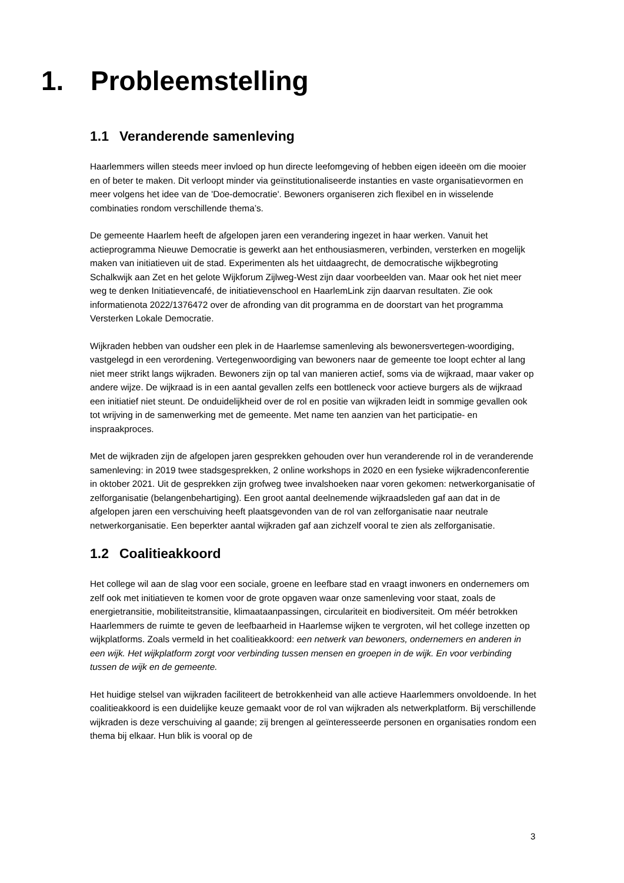1. Probleemstelling
1.1 Veranderende samenleving
Haarlemmers willen steeds meer invloed op hun directe leefomgeving of hebben eigen ideeën om die mooier en of beter te maken. Dit verloopt minder via geïnstitutionaliseerde instanties en vaste organisatievormen en meer volgens het idee van de 'Doe-democratie'. Bewoners organiseren zich flexibel en in wisselende combinaties rondom verschillende thema’s.
De gemeente Haarlem heeft de afgelopen jaren een verandering ingezet in haar werken. Vanuit het actieprogramma Nieuwe Democratie is gewerkt aan het enthousiasmeren, verbinden, versterken en mogelijk maken van initiatieven uit de stad. Experimenten als het uitdaagrecht, de democratische wijkbegroting Schalkwijk aan Zet en het gelote Wijkforum Zijlweg-West zijn daar voorbeelden van. Maar ook het niet meer weg te denken Initiatievencafé, de initiatievenschool en HaarlemLink zijn daarvan resultaten. Zie ook informatienota 2022/1376472 over de afronding van dit programma en de doorstart van het programma Versterken Lokale Democratie.
Wijkraden hebben van oudsher een plek in de Haarlemse samenleving als bewonersvertegen-woordiging, vastgelegd in een verordening. Vertegenwoordiging van bewoners naar de gemeente toe loopt echter al lang niet meer strikt langs wijkraden. Bewoners zijn op tal van manieren actief, soms via de wijkraad, maar vaker op andere wijze. De wijkraad is in een aantal gevallen zelfs een bottleneck voor actieve burgers als de wijkraad een initiatief niet steunt. De onduidelijkheid over de rol en positie van wijkraden leidt in sommige gevallen ook tot wrijving in de samenwerking met de gemeente. Met name ten aanzien van het participatie- en inspraakproces.
Met de wijkraden zijn de afgelopen jaren gesprekken gehouden over hun veranderende rol in de veranderende samenleving: in 2019 twee stadsgesprekken, 2 online workshops in 2020 en een fysieke wijkradenconferentie in oktober 2021. Uit de gesprekken zijn grofweg twee invalshoeken naar voren gekomen: netwerkorganisatie of zelforganisatie (belangenbehartiging). Een groot aantal deelnemende wijkraadsleden gaf aan dat in de afgelopen jaren een verschuiving heeft plaatsgevonden van de rol van zelforganisatie naar neutrale netwerkorganisatie. Een beperkter aantal wijkraden gaf aan zichzelf vooral te zien als zelforganisatie.
1.2 Coalitieakkoord
Het college wil aan de slag voor een sociale, groene en leefbare stad en vraagt inwoners en ondernemers om zelf ook met initiatieven te komen voor de grote opgaven waar onze samenleving voor staat, zoals de energietransitie, mobiliteitstransitie, klimaataanpassingen, circulariteit en biodiversiteit. Om méér betrokken Haarlemmers de ruimte te geven de leefbaarheid in Haarlemse wijken te vergroten, wil het college inzetten op wijkplatforms. Zoals vermeld in het coalitieakkoord: een netwerk van bewoners, ondernemers en anderen in een wijk. Het wijkplatform zorgt voor verbinding tussen mensen en groepen in de wijk. En voor verbinding tussen de wijk en de gemeente.
Het huidige stelsel van wijkraden faciliteert de betrokkenheid van alle actieve Haarlemmers onvoldoende. In het coalitieakkoord is een duidelijke keuze gemaakt voor de rol van wijkraden als netwerkplatform. Bij verschillende wijkraden is deze verschuiving al gaande; zij brengen al geïnteresseerde personen en organisaties rondom een thema bij elkaar. Hun blik is vooral op de
3